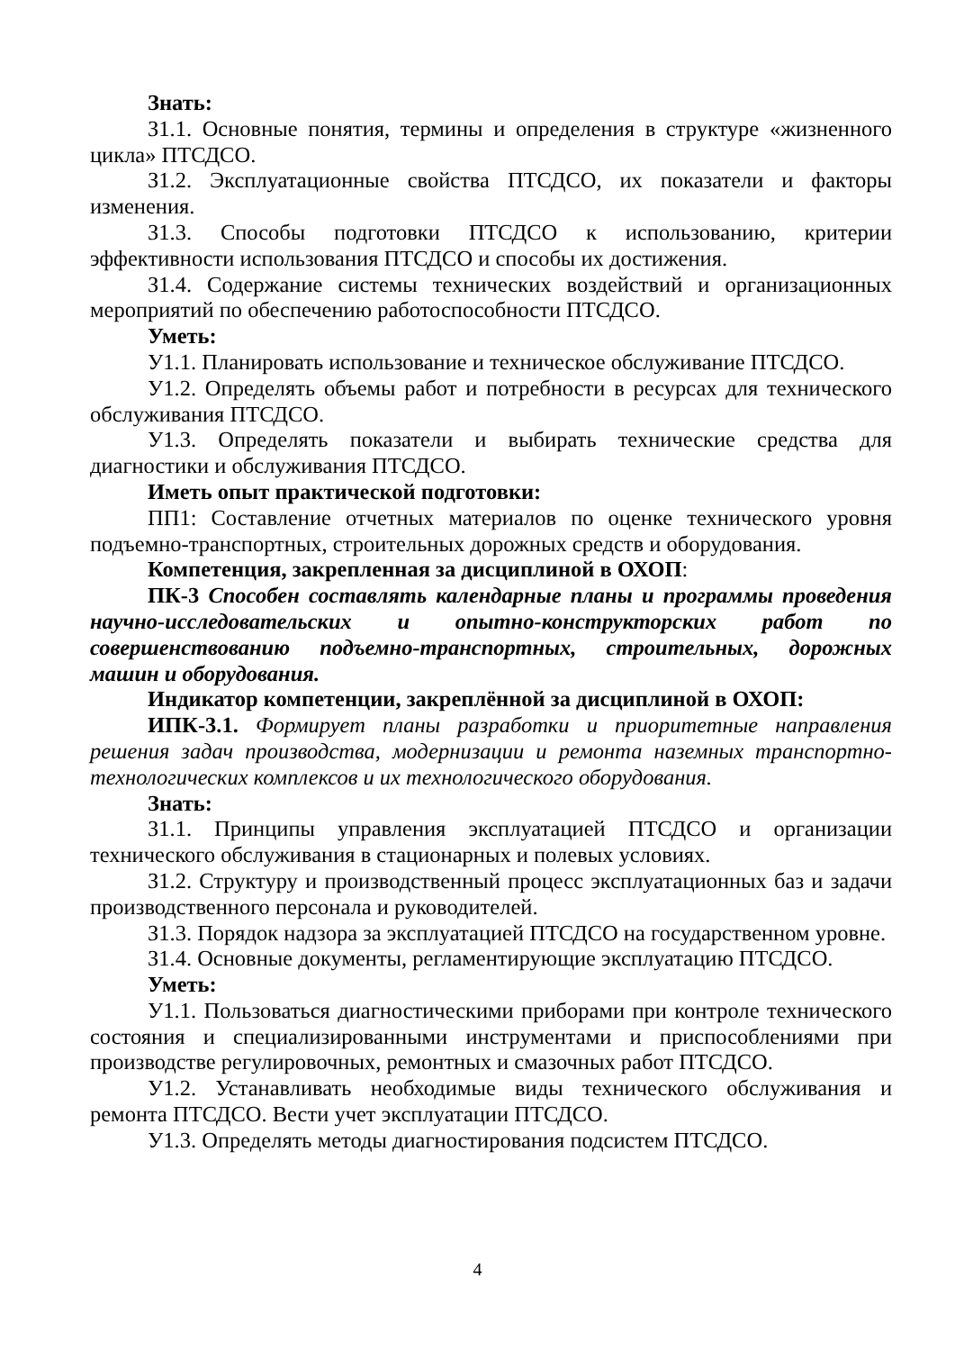Знать:
З1.1. Основные понятия, термины и определения в структуре «жизненного цикла» ПТСДСО.
З1.2. Эксплуатационные свойства ПТСДСО, их показатели и факторы изменения.
З1.3. Способы подготовки ПТСДСО к использованию, критерии эффективности использования ПТСДСО и способы их достижения.
З1.4. Содержание системы технических воздействий и организационных мероприятий по обеспечению работоспособности ПТСДСО.
Уметь:
У1.1. Планировать использование и техническое обслуживание ПТСДСО.
У1.2. Определять объемы работ и потребности в ресурсах для технического обслуживания ПТСДСО.
У1.3. Определять показатели и выбирать технические средства для диагностики и обслуживания ПТСДСО.
Иметь опыт практической подготовки:
ПП1: Составление отчетных материалов по оценке технического уровня подъемно-транспортных, строительных дорожных средств и оборудования.
Компетенция, закрепленная за дисциплиной в ОХОП:
ПК-3 Способен составлять календарные планы и программы проведения научно-исследовательских и опытно-конструкторских работ по совершенствованию подъемно-транспортных, строительных, дорожных машин и оборудования.
Индикатор компетенции, закреплённой за дисциплиной в ОХОП:
ИПК-3.1. Формирует планы разработки и приоритетные направления решения задач производства, модернизации и ремонта наземных транспортно-технологических комплексов и их технологического оборудования.
Знать:
З1.1. Принципы управления эксплуатацией ПТСДСО и организации технического обслуживания в стационарных и полевых условиях.
З1.2. Структуру и производственный процесс эксплуатационных баз и задачи производственного персонала и руководителей.
З1.3. Порядок надзора за эксплуатацией ПТСДСО на государственном уровне.
З1.4. Основные документы, регламентирующие эксплуатацию ПТСДСО.
Уметь:
У1.1. Пользоваться диагностическими приборами при контроле технического состояния и специализированными инструментами и приспособлениями при производстве регулировочных, ремонтных и смазочных работ ПТСДСО.
У1.2. Устанавливать необходимые виды технического обслуживания и ремонта ПТСДСО. Вести учет эксплуатации ПТСДСО.
У1.3. Определять методы диагностирования подсистем ПТСДСО.
4